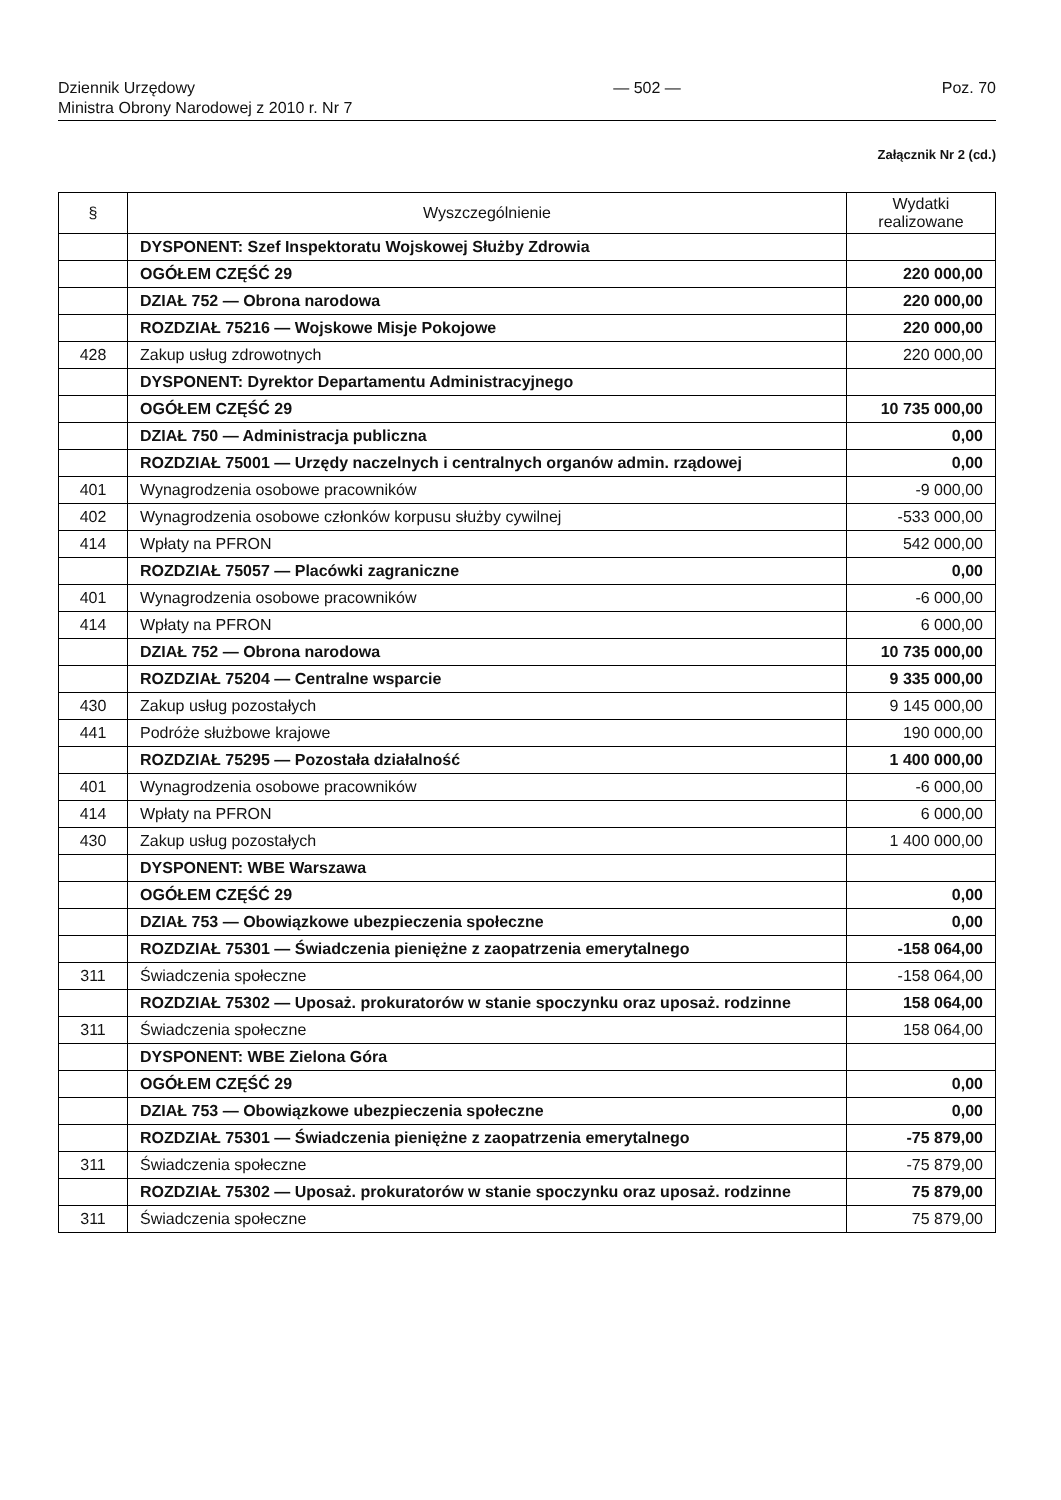Dziennik Urzędowy
Ministra Obrony Narodowej z 2010 r. Nr 7
— 502 — Poz. 70
Załącznik Nr 2 (cd.)
| § | Wyszczególnienie | Wydatki realizowane |
| --- | --- | --- |
| | DYSPONENT: Szef Inspektoratu Wojskowej Służby Zdrowia | |
| | OGÓŁEM CZĘŚĆ 29 | 220 000,00 |
| | DZIAŁ 752 — Obrona narodowa | 220 000,00 |
| | ROZDZIAŁ 75216 — Wojskowe Misje Pokojowe | 220 000,00 |
| 428 | Zakup usług zdrowotnych | 220 000,00 |
| | DYSPONENT: Dyrektor Departamentu Administracyjnego | |
| | OGÓŁEM CZĘŚĆ 29 | 10 735 000,00 |
| | DZIAŁ 750 — Administracja publiczna | 0,00 |
| | ROZDZIAŁ 75001 — Urzędy naczelnych i centralnych organów admin. rządowej | 0,00 |
| 401 | Wynagrodzenia osobowe pracowników | -9 000,00 |
| 402 | Wynagrodzenia osobowe członków korpusu służby cywilnej | -533 000,00 |
| 414 | Wpłaty na PFRON | 542 000,00 |
| | ROZDZIAŁ 75057 — Placówki zagraniczne | 0,00 |
| 401 | Wynagrodzenia osobowe pracowników | -6 000,00 |
| 414 | Wpłaty na PFRON | 6 000,00 |
| | DZIAŁ 752 — Obrona narodowa | 10 735 000,00 |
| | ROZDZIAŁ 75204 — Centralne wsparcie | 9 335 000,00 |
| 430 | Zakup usług pozostałych | 9 145 000,00 |
| 441 | Podróże służbowe krajowe | 190 000,00 |
| | ROZDZIAŁ 75295 — Pozostała działalność | 1 400 000,00 |
| 401 | Wynagrodzenia osobowe pracowników | -6 000,00 |
| 414 | Wpłaty na PFRON | 6 000,00 |
| 430 | Zakup usług pozostałych | 1 400 000,00 |
| | DYSPONENT: WBE Warszawa | |
| | OGÓŁEM CZĘŚĆ 29 | 0,00 |
| | DZIAŁ 753 — Obowiązkowe ubezpieczenia społeczne | 0,00 |
| | ROZDZIAŁ 75301 — Świadczenia pieniężne z zaopatrzenia emerytalnego | -158 064,00 |
| 311 | Świadczenia społeczne | -158 064,00 |
| | ROZDZIAŁ 75302 — Uposaż. prokuratorów w stanie spoczynku oraz uposaż. rodzinne | 158 064,00 |
| 311 | Świadczenia społeczne | 158 064,00 |
| | DYSPONENT: WBE Zielona Góra | |
| | OGÓŁEM CZĘŚĆ 29 | 0,00 |
| | DZIAŁ 753 — Obowiązkowe ubezpieczenia społeczne | 0,00 |
| | ROZDZIAŁ 75301 — Świadczenia pieniężne z zaopatrzenia emerytalnego | -75 879,00 |
| 311 | Świadczenia społeczne | -75 879,00 |
| | ROZDZIAŁ 75302 — Uposaż. prokuratorów w stanie spoczynku oraz uposaż. rodzinne | 75 879,00 |
| 311 | Świadczenia społeczne | 75 879,00 |